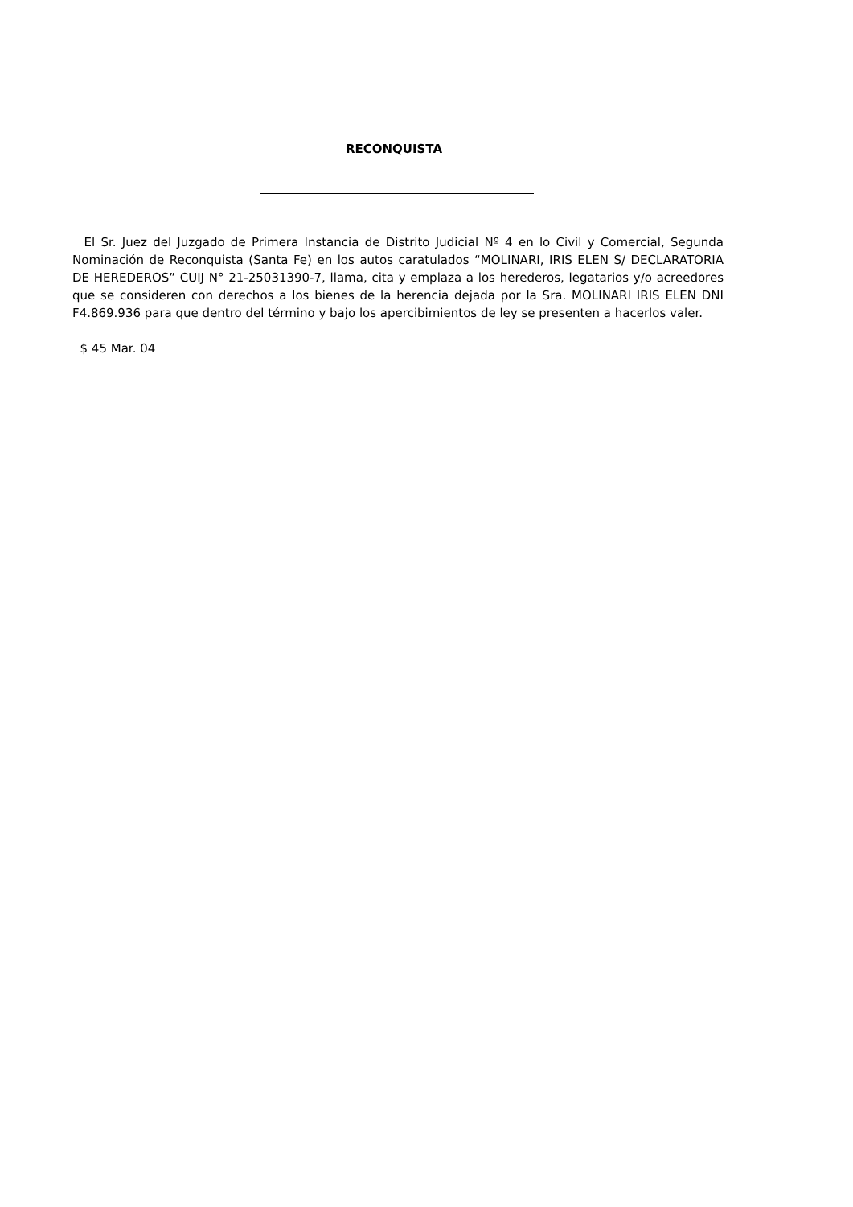RECONQUISTA
El Sr. Juez del Juzgado de Primera Instancia de Distrito Judicial Nº 4 en lo Civil y Comercial, Segunda Nominación de Reconquista (Santa Fe) en los autos caratulados “MOLINARI, IRIS ELEN S/ DECLARATORIA DE HEREDEROS” CUIJ N° 21-25031390-7, llama, cita y emplaza a los herederos, legatarios y/o acreedores que se consideren con derechos a los bienes de la herencia dejada por la Sra. MOLINARI IRIS ELEN DNI F4.869.936 para que dentro del término y bajo los apercibimientos de ley se presenten a hacerlos valer.
$ 45 Mar. 04